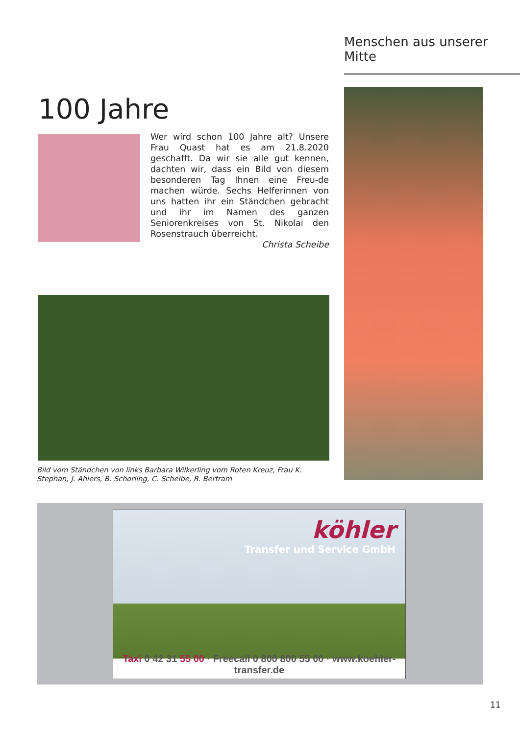Menschen aus unserer Mitte
100 Jahre
Wer wird schon 100 Jahre alt? Unsere Frau Quast hat es am 21.8.2020 geschafft. Da wir sie alle gut kennen, dachten wir, dass ein Bild von diesem besonderen Tag Ihnen eine Freu-de machen würde. Sechs Helferinnen von uns hatten ihr ein Ständchen gebracht und ihr im Namen des ganzen Seniorenkreises von St. Nikolai den Rosenstrauch überreicht.
Christa Scheibe
Bild vom Ständchen von links Barbara Wilkerling vom Roten Kreuz, Frau K. Stephan, J. Ahlers, B. Schorling, C. Scheibe, R. Bertram
köhler
Transfer und Service GmbH
Taxi 0 42 31 55 00 · Freecall 0 800 800 55 00 · www.koehler-transfer.de
11